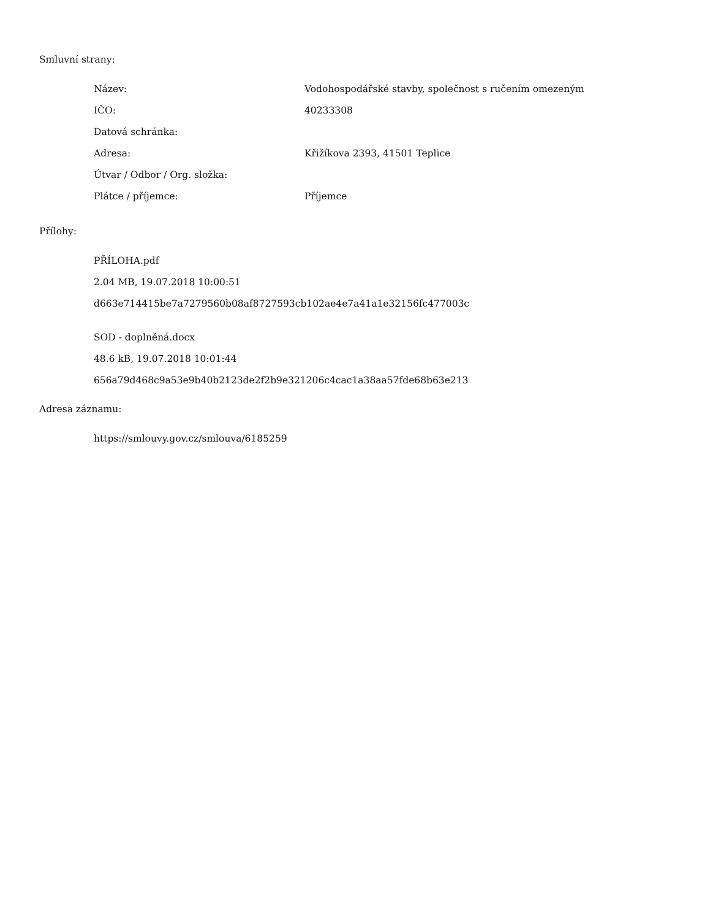Smluvní strany:
| Název: | Vodohospodářské stavby, společnost s ručením omezeným |
| IČO: | 40233308 |
| Datová schránka: | |
| Adresa: | Křižíkova 2393, 41501 Teplice |
| Útvar / Odbor / Org. složka: | |
| Plátce / příjemce: | Příjemce |
Přílohy:
PŘÍLOHA.pdf
2.04 MB, 19.07.2018 10:00:51
d663e714415be7a7279560b08af8727593cb102ae4e7a41a1e32156fc477003c
SOD - doplněná.docx
48.6 kB, 19.07.2018 10:01:44
656a79d468c9a53e9b40b2123de2f2b9e321206c4cac1a38aa57fde68b63e213
Adresa záznamu:
https://smlouvy.gov.cz/smlouva/6185259